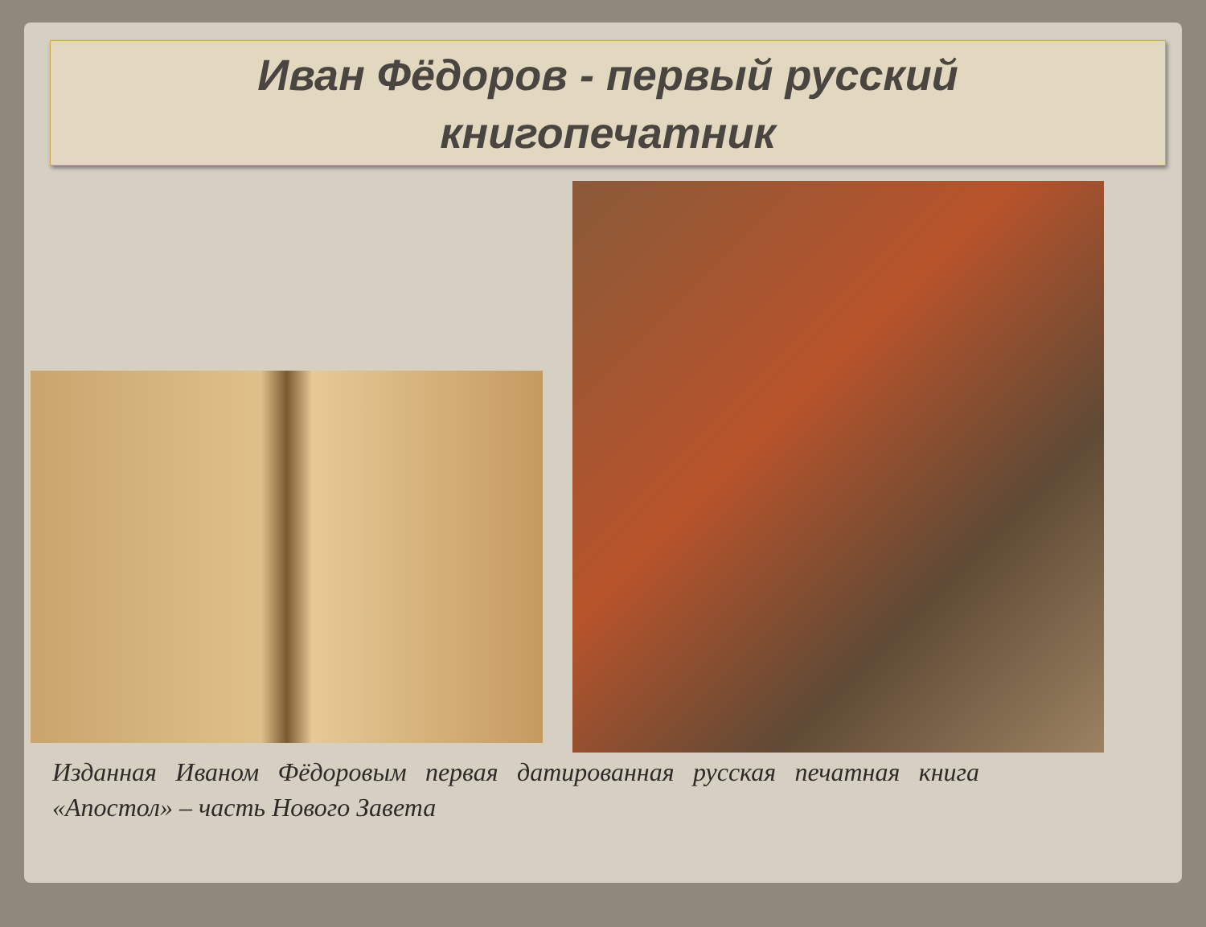Иван Фёдоров - первый русский
книгопечатник
Изданная Иваном Фёдоровым первая датированная русская печатная книга «Апостол» – часть Нового Завета